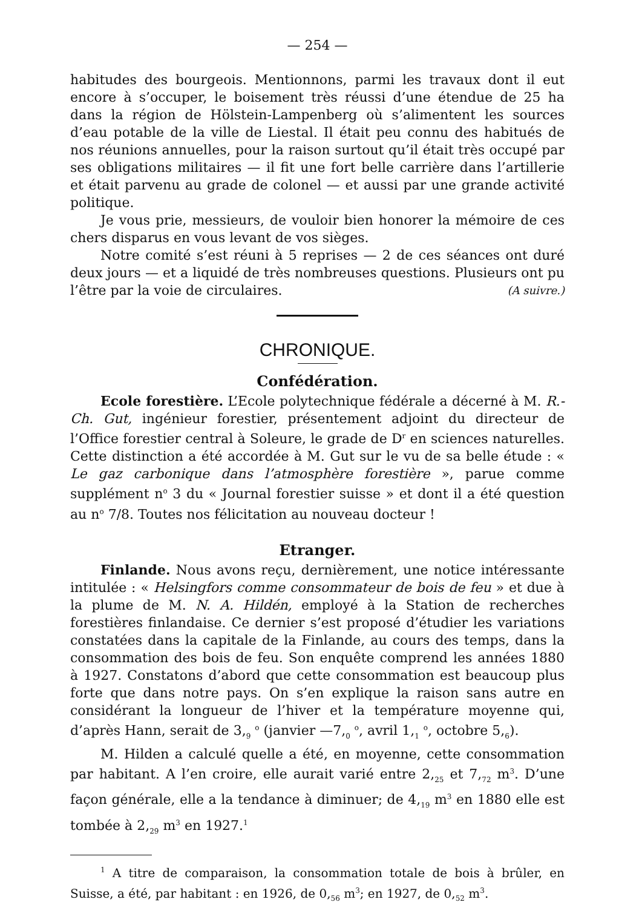— 254 —
habitudes des bourgeois. Mentionnons, parmi les travaux dont il eut encore à s’occuper, le boisement très réussi d’une étendue de 25 ha dans la région de Hölstein-Lampenberg où s’alimentent les sources d’eau potable de la ville de Liestal. Il était peu connu des habitués de nos réunions annuelles, pour la raison surtout qu’il était très occupé par ses obligations militaires — il fit une fort belle carrière dans l’artillerie et était parvenu au grade de colonel — et aussi par une grande activité politique.
Je vous prie, messieurs, de vouloir bien honorer la mémoire de ces chers disparus en vous levant de vos sièges.
Notre comité s’est réuni à 5 reprises — 2 de ces séances ont duré deux jours — et a liquidé de très nombreuses questions. Plusieurs ont pu l’être par la voie de circulaires. (A suivre.)
CHRONIQUE.
Confédération.
Ecole forestière. L’Ecole polytechnique fédérale a décerné à M. R.-Ch. Gut, ingénieur forestier, présentement adjoint du directeur de l’Office forestier central à Soleure, le grade de D<sup>r</sup> en sciences naturelles. Cette distinction a été accordée à M. Gut sur le vu de sa belle étude : « Le gaz carbonique dans l’atmosphère forestière », parue comme supplément n<sup>o</sup> 3 du « Journal forestier suisse » et dont il a été question au n<sup>o</sup> 7/8. Toutes nos félicitation au nouveau docteur !
Etranger.
Finlande. Nous avons reçu, dernièrement, une notice intéressante intitulée : « Helsingfors comme consommateur de bois de feu » et due à la plume de M. N. A. Hildén, employé à la Station de recherches forestières finlandaise. Ce dernier s’est proposé d’étudier les variations constatées dans la capitale de la Finlande, au cours des temps, dans la consommation des bois de feu. Son enquête comprend les années 1880 à 1927. Constatons d’abord que cette consommation est beaucoup plus forte que dans notre pays. On s’en explique la raison sans autre en considérant la longueur de l’hiver et la température moyenne qui, d’après Hann, serait de 3,<sub>9</sub> <sup>o</sup> (janvier —7,<sub>0</sub> <sup>o</sup>, avril 1,<sub>1</sub> <sup>o</sup>, octobre 5,<sub>6</sub>).
M. Hilden a calculé quelle a été, en moyenne, cette consommation par habitant. A l’en croire, elle aurait varié entre 2,<sub>25</sub> et 7,<sub>72</sub> m<sup>3</sup>. D’une façon générale, elle a la tendance à diminuer; de 4,<sub>19</sub> m<sup>3</sup> en 1880 elle est tombée à 2,<sub>29</sub> m<sup>3</sup> en 1927.<sup>1</sup>
<sup>1</sup> A titre de comparaison, la consommation totale de bois à brûler, en Suisse, a été, par habitant : en 1926, de 0,<sub>56</sub> m<sup>3</sup>; en 1927, de 0,<sub>52</sub> m<sup>3</sup>.